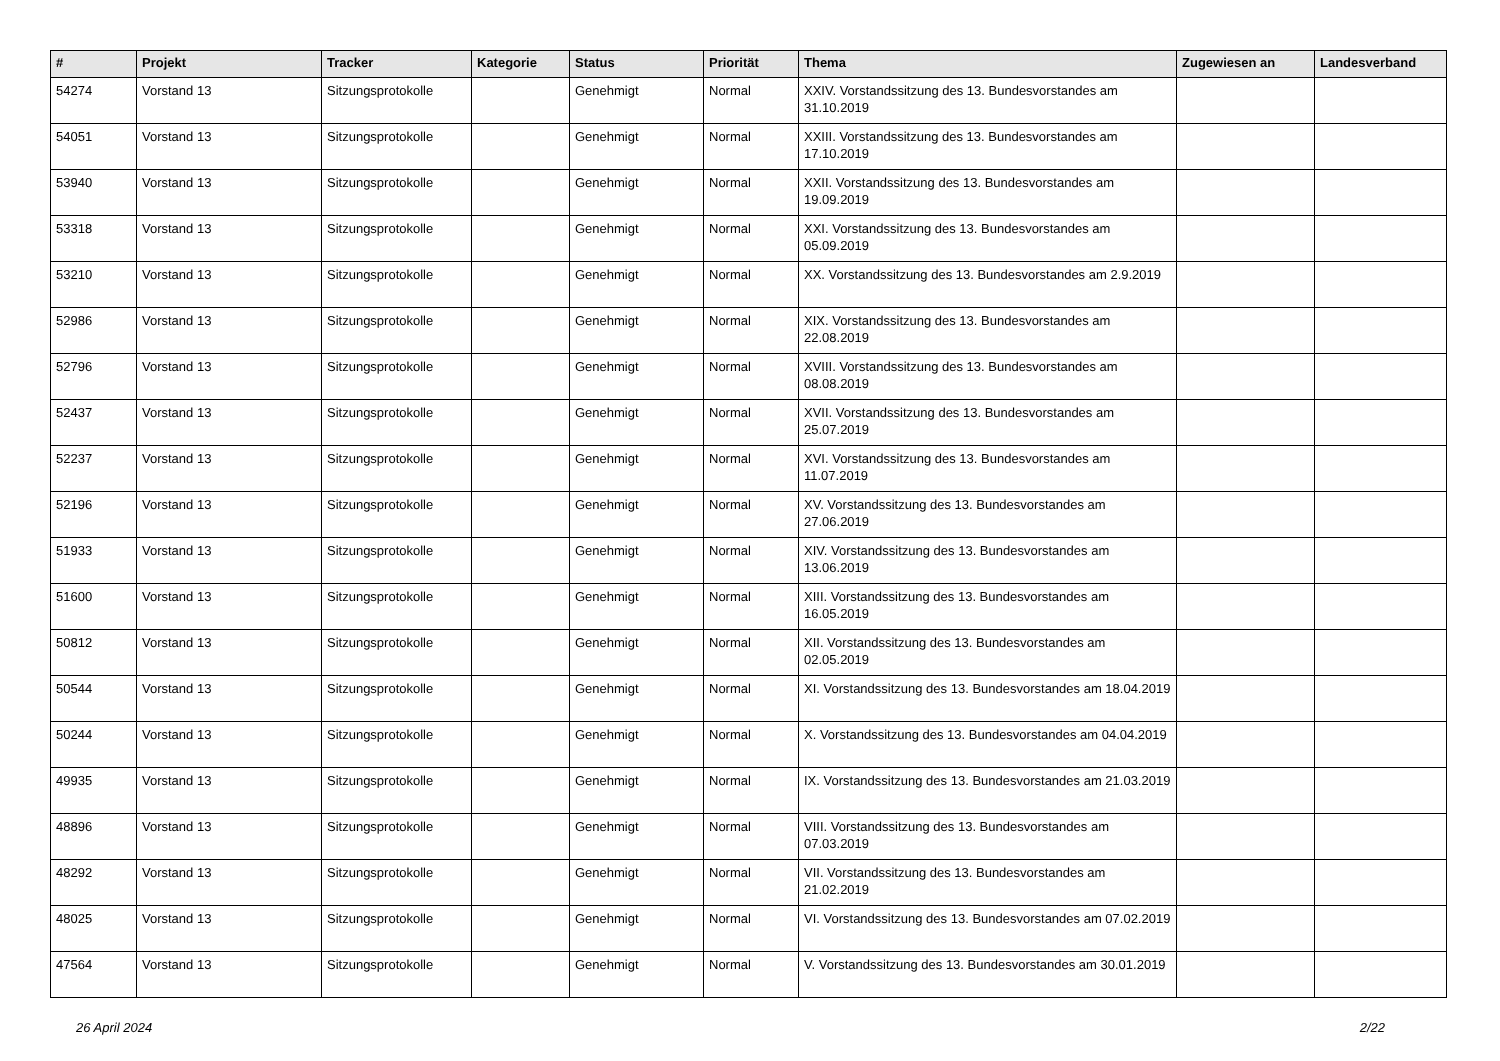| # | Projekt | Tracker | Kategorie | Status | Priorität | Thema | Zugewiesen an | Landesverband |
| --- | --- | --- | --- | --- | --- | --- | --- | --- |
| 54274 | Vorstand 13 | Sitzungsprotokolle | | Genehmigt | Normal | XXIV. Vorstandssitzung des 13. Bundesvorstandes am 31.10.2019 | | |
| 54051 | Vorstand 13 | Sitzungsprotokolle | | Genehmigt | Normal | XXIII. Vorstandssitzung des 13. Bundesvorstandes am 17.10.2019 | | |
| 53940 | Vorstand 13 | Sitzungsprotokolle | | Genehmigt | Normal | XXII. Vorstandssitzung des 13. Bundesvorstandes am 19.09.2019 | | |
| 53318 | Vorstand 13 | Sitzungsprotokolle | | Genehmigt | Normal | XXI. Vorstandssitzung des 13. Bundesvorstandes am 05.09.2019 | | |
| 53210 | Vorstand 13 | Sitzungsprotokolle | | Genehmigt | Normal | XX. Vorstandssitzung des 13. Bundesvorstandes am 2.9.2019 | | |
| 52986 | Vorstand 13 | Sitzungsprotokolle | | Genehmigt | Normal | XIX. Vorstandssitzung des 13. Bundesvorstandes am 22.08.2019 | | |
| 52796 | Vorstand 13 | Sitzungsprotokolle | | Genehmigt | Normal | XVIII. Vorstandssitzung des 13. Bundesvorstandes am 08.08.2019 | | |
| 52437 | Vorstand 13 | Sitzungsprotokolle | | Genehmigt | Normal | XVII. Vorstandssitzung des 13. Bundesvorstandes am 25.07.2019 | | |
| 52237 | Vorstand 13 | Sitzungsprotokolle | | Genehmigt | Normal | XVI. Vorstandssitzung des 13. Bundesvorstandes am 11.07.2019 | | |
| 52196 | Vorstand 13 | Sitzungsprotokolle | | Genehmigt | Normal | XV. Vorstandssitzung des 13. Bundesvorstandes am 27.06.2019 | | |
| 51933 | Vorstand 13 | Sitzungsprotokolle | | Genehmigt | Normal | XIV. Vorstandssitzung des 13. Bundesvorstandes am 13.06.2019 | | |
| 51600 | Vorstand 13 | Sitzungsprotokolle | | Genehmigt | Normal | XIII. Vorstandssitzung des 13. Bundesvorstandes am 16.05.2019 | | |
| 50812 | Vorstand 13 | Sitzungsprotokolle | | Genehmigt | Normal | XII. Vorstandssitzung des 13. Bundesvorstandes am 02.05.2019 | | |
| 50544 | Vorstand 13 | Sitzungsprotokolle | | Genehmigt | Normal | XI. Vorstandssitzung des 13. Bundesvorstandes am 18.04.2019 | | |
| 50244 | Vorstand 13 | Sitzungsprotokolle | | Genehmigt | Normal | X. Vorstandssitzung des 13. Bundesvorstandes am 04.04.2019 | | |
| 49935 | Vorstand 13 | Sitzungsprotokolle | | Genehmigt | Normal | IX. Vorstandssitzung des 13. Bundesvorstandes am 21.03.2019 | | |
| 48896 | Vorstand 13 | Sitzungsprotokolle | | Genehmigt | Normal | VIII. Vorstandssitzung des 13. Bundesvorstandes am 07.03.2019 | | |
| 48292 | Vorstand 13 | Sitzungsprotokolle | | Genehmigt | Normal | VII. Vorstandssitzung des 13. Bundesvorstandes am 21.02.2019 | | |
| 48025 | Vorstand 13 | Sitzungsprotokolle | | Genehmigt | Normal | VI. Vorstandssitzung des 13. Bundesvorstandes am 07.02.2019 | | |
| 47564 | Vorstand 13 | Sitzungsprotokolle | | Genehmigt | Normal | V. Vorstandssitzung des 13. Bundesvorstandes am 30.01.2019 | | |
26 April 2024 2/22